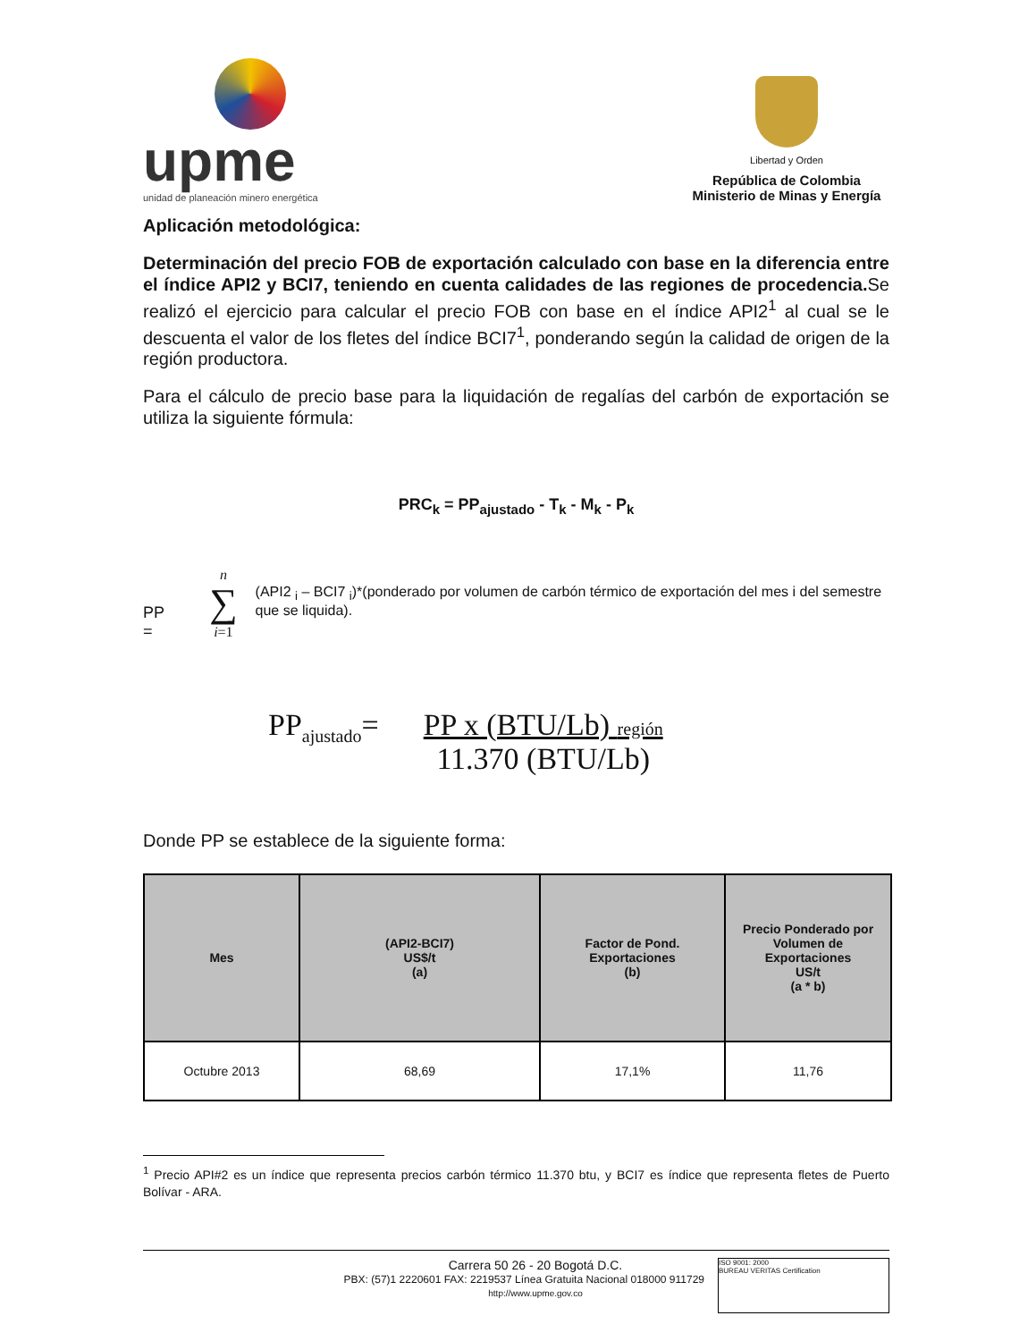upme
unidad de planeación minero energética
Libertad y Orden
República de Colombia
Ministerio de Minas y Energía
Aplicación metodológica:
Determinación del precio FOB de exportación calculado con base en la diferencia entre el índice API2 y BCI7, teniendo en cuenta calidades de las regiones de procedencia. Se realizó el ejercicio para calcular el precio FOB con base en el índice API2<sup>1</sup> al cual se le descuenta el valor de los fletes del índice BCI7<sup>1</sup>, ponderando según la calidad de origen de la región productora.
Para el cálculo de precio base para la liquidación de regalías del carbón de exportación se utiliza la siguiente fórmula:
PRC<sub>k</sub> = PP<sub>ajustado</sub> - T<sub>k</sub> - M<sub>k</sub> - P<sub>k</sub>
PP = n
∑
i=1 (API2 <sub>i</sub> – BCI7 <sub>i</sub>)*(ponderado por volumen de carbón térmico de exportación del mes i del semestre que se liquida).
PP<sub>ajustado</sub>= PP x (BTU/Lb) región
11.370 (BTU/Lb)
Donde PP se establece de la siguiente forma:
| Mes | (API2-BCI7) US$/t (a) | Factor de Pond. Exportaciones (b) | Precio Ponderado por Volumen de Exportaciones US/t (a * b) |
| --- | --- | --- | --- |
| Octubre 2013 | 68,69 | 17,1% | 11,76 |
<sup>1</sup> Precio API#2 es un índice que representa precios carbón térmico 11.370 btu, y BCI7 es índice que representa fletes de Puerto Bolívar - ARA.
Carrera 50 26 - 20 Bogotá D.C.
PBX: (57)1 2220601 FAX: 2219537 Línea Gratuita Nacional 018000 911729
http://www.upme.gov.co
ISO 9001: 2000
BUREAU VERITAS Certification